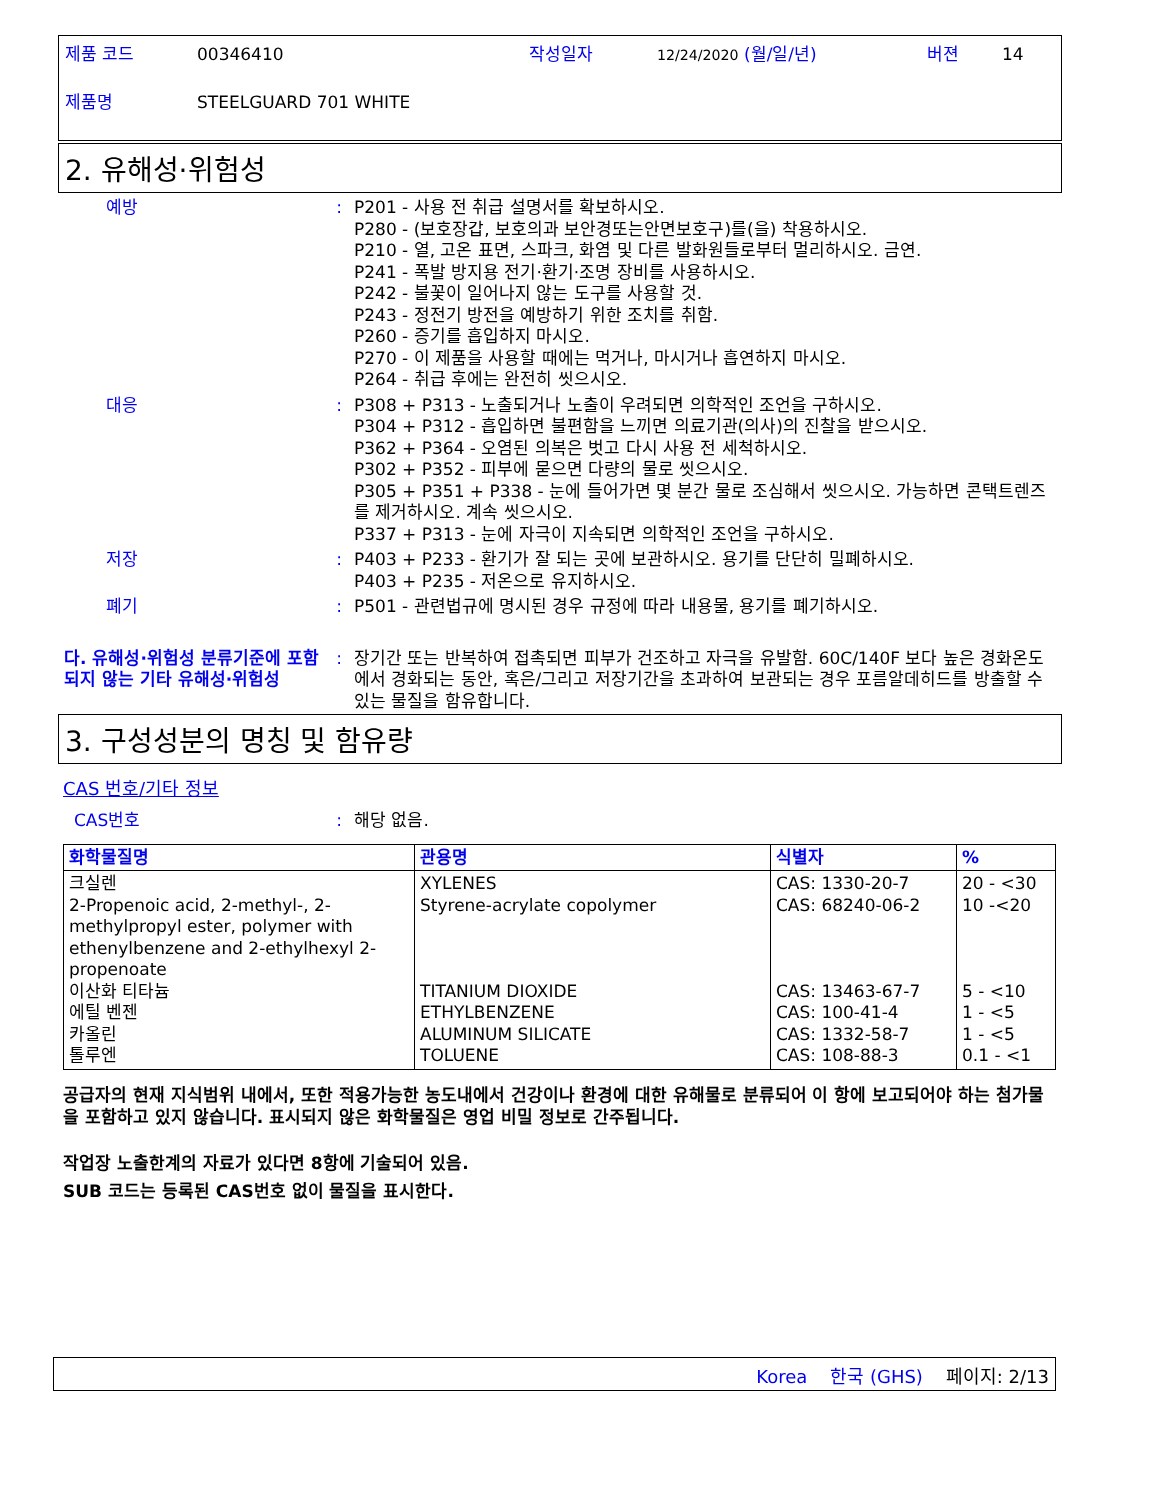제품 코드 00346410 작성일자 12/24/2020 (월/일/년) 버젼 14
제품명 STEELGUARD 701 WHITE
2. 유해성·위험성
예방 : P201 - 사용 전 취급 설명서를 확보하시오.
P280 - (보호장갑, 보호의과 보안경또는안면보호구)를(을) 착용하시오.
P210 - 열, 고온 표면, 스파크, 화염 및 다른 발화원들로부터 멀리하시오. 금연.
P241 - 폭발 방지용 전기·환기·조명 장비를 사용하시오.
P242 - 불꽃이 일어나지 않는 도구를 사용할 것.
P243 - 정전기 방전을 예방하기 위한 조치를 취함.
P260 - 증기를 흡입하지 마시오.
P270 - 이 제품을 사용할 때에는 먹거나, 마시거나 흡연하지 마시오.
P264 - 취급 후에는 완전히 씻으시오.
대응 : P308 + P313 - 노출되거나 노출이 우려되면 의학적인 조언을 구하시오.
P304 + P312 - 흡입하면 불편함을 느끼면 의료기관(의사)의 진찰을 받으시오.
P362 + P364 - 오염된 의복은 벗고 다시 사용 전 세척하시오.
P302 + P352 - 피부에 묻으면 다량의 물로 씻으시오.
P305 + P351 + P338 - 눈에 들어가면 몇 분간 물로 조심해서 씻으시오. 가능하면 콘택트렌즈를 제거하시오. 계속 씻으시오.
P337 + P313 - 눈에 자극이 지속되면 의학적인 조언을 구하시오.
저장 : P403 + P233 - 환기가 잘 되는 곳에 보관하시오. 용기를 단단히 밀폐하시오.
P403 + P235 - 저온으로 유지하시오.
폐기 : P501 - 관련법규에 명시된 경우 규정에 따라 내용물, 용기를 폐기하시오.
다. 유해성·위험성 분류기준에 포함되지 않는 기타 유해성·위험성
: 장기간 또는 반복하여 접촉되면 피부가 건조하고 자극을 유발함. 60C/140F 보다 높은 경화온도에서 경화되는 동안, 혹은/그리고 저장기간을 초과하여 보관되는 경우 포름알데히드를 방출할 수 있는 물질을 함유합니다.
3. 구성성분의 명칭 및 함유량
CAS 번호/기타 정보
CAS번호 : 해당 없음.
| 화학물질명 | 관용명 | 식별자 | % |
| --- | --- | --- | --- |
| 크실렌 2-Propenoic acid, 2-methyl-, 2-methylpropyl ester, polymer with ethenylbenzene and 2-ethylhexyl 2-propenoate 이산화 티타늄 에틸 벤젠 카올린 톨루엔 | XYLENES Styrene-acrylate copolymer TITANIUM DIOXIDE ETHYLBENZENE ALUMINUM SILICATE TOLUENE | CAS: 1330-20-7 CAS: 68240-06-2 CAS: 13463-67-7 CAS: 100-41-4 CAS: 1332-58-7 CAS: 108-88-3 | 20 - <30 10 -<20 5 - <10 1 - <5 1 - <5 0.1 - <1 |
공급자의 현재 지식범위 내에서, 또한 적용가능한 농도내에서 건강이나 환경에 대한 유해물로 분류되어 이 항에 보고되어야 하는 첨가물을 포함하고 있지 않습니다. 표시되지 않은 화학물질은 영업 비밀 정보로 간주됩니다.
작업장 노출한계의 자료가 있다면 8항에 기술되어 있음.
SUB 코드는 등록된 CAS번호 없이 물질을 표시한다.
Korea 한국 (GHS) 페이지: 2/13